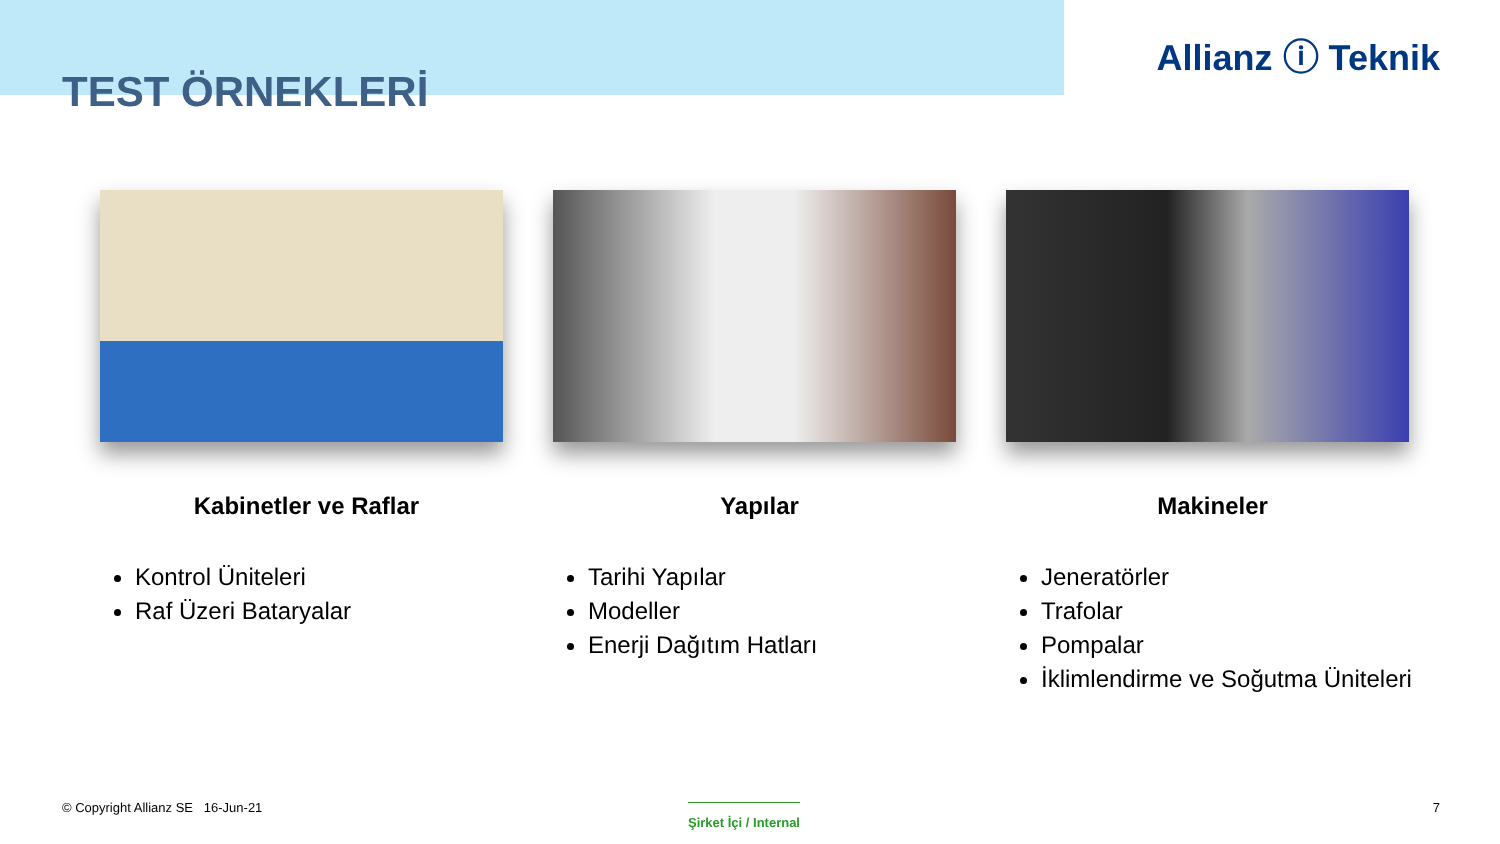Allianz ⓘ Teknik
TEST ÖRNEKLERİ
Kabinetler ve Raflar
Kontrol Üniteleri
Raf Üzeri Bataryalar
Yapılar
Tarihi Yapılar
Modeller
Enerji Dağıtım Hatları
Makineler
Jeneratörler
Trafolar
Pompalar
İklimlendirme ve Soğutma Üniteleri
© Copyright Allianz SE 16-Jun-21
Şirket İçi / Internal 7